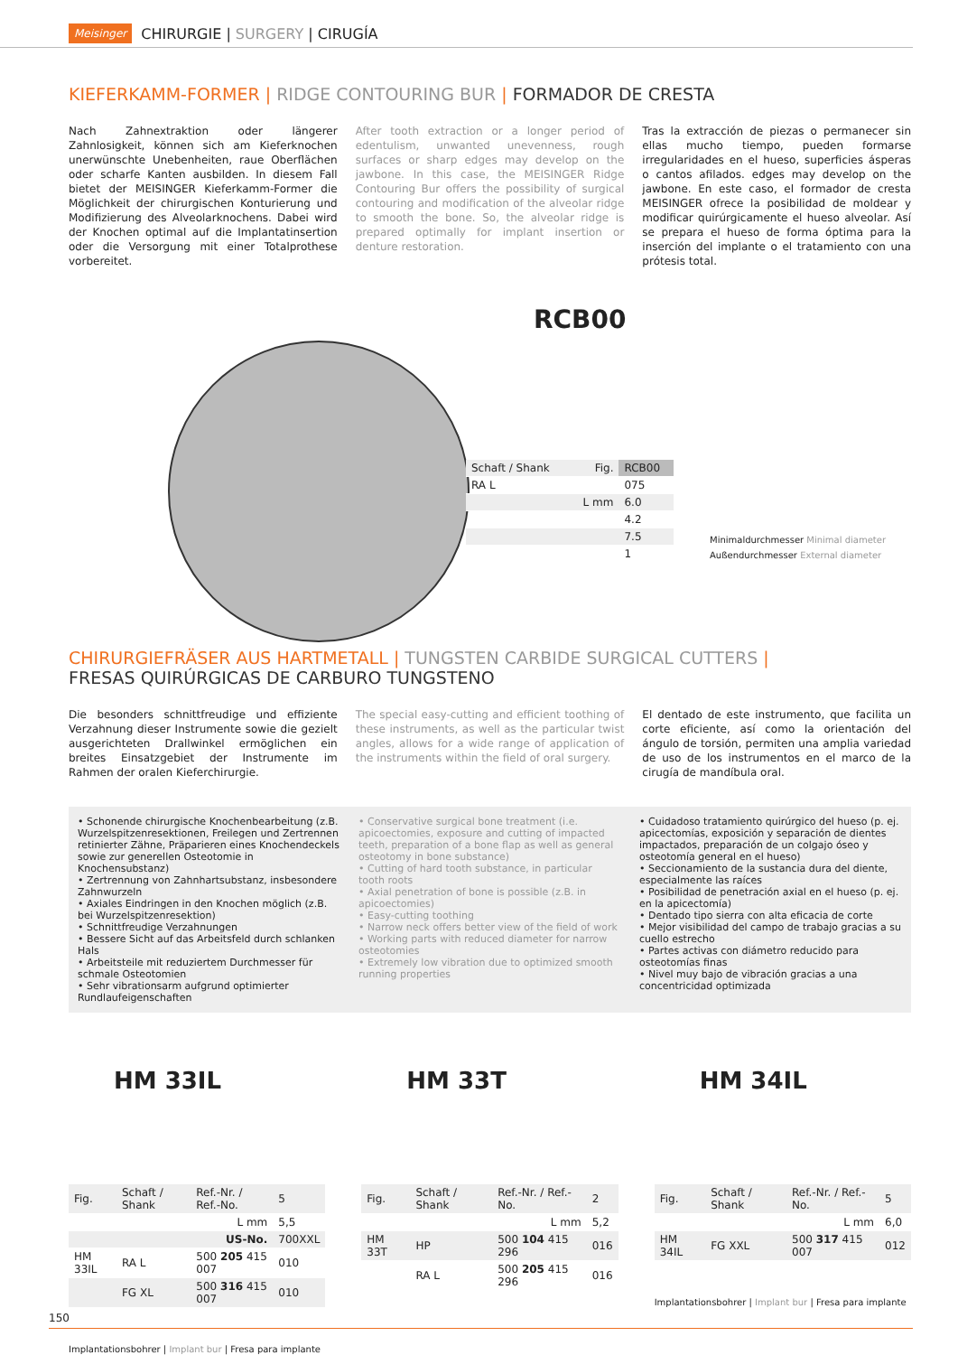Meisinger CHIRURGIE | SURGERY | CIRUGÍA
KIEFERKAMM-FORMER | RIDGE CONTOURING BUR | FORMADOR DE CRESTA
Nach Zahnextraktion oder längerer Zahnlosigkeit, können sich am Kieferknochen unerwünschte Unebenheiten, raue Oberflächen oder scharfe Kanten ausbilden. In diesem Fall bietet der MEISINGER Kieferkamm-Former die Möglichkeit der chirurgischen Konturierung und Modifizierung des Alveolarknochens. Dabei wird der Knochen optimal auf die Implantatinsertion oder die Versorgung mit einer Totalprothese vorbereitet.
After tooth extraction or a longer period of edentulism, unwanted unevenness, rough surfaces or sharp edges may develop on the jawbone. In this case, the MEISINGER Ridge Contouring Bur offers the possibility of surgical contouring and modification of the alveolar ridge to smooth the bone. So, the alveolar ridge is prepared optimally for implant insertion or denture restoration.
Tras la extracción de piezas o permanecer sin ellas mucho tiempo, pueden formarse irregularidades en el hueso, superficies ásperas o cantos afilados. edges may develop on the jawbone. En este caso, el formador de cresta MEISINGER ofrece la posibilidad de moldear y modificar quirúrgicamente el hueso alveolar. Así se prepara el hueso de forma óptima para la inserción del implante o el tratamiento con una prótesis total.
RCB00
| Schaft / Shank | Fig. | RCB00 |
| RA L | | 075 |
| | L mm | 6.0 |
| | | 4.2 |
| | | 7.5 |
| | | 1 |
Minimaldurchmesser Minimal diameter
Außendurchmesser External diameter
CHIRURGIEFRÄSER AUS HARTMETALL | TUNGSTEN CARBIDE SURGICAL CUTTERS |
FRESAS QUIRÚRGICAS DE CARBURO TUNGSTENO
Die besonders schnittfreudige und effiziente Verzahnung dieser Instrumente sowie die gezielt ausgerichteten Drallwinkel ermöglichen ein breites Einsatzgebiet der Instrumente im Rahmen der oralen Kieferchirurgie.
The special easy-cutting and efficient toothing of these instruments, as well as the particular twist angles, allows for a wide range of application of the instruments within the field of oral surgery.
El dentado de este instrumento, que facilita un corte eficiente, así como la orientación del ángulo de torsión, permiten una amplia variedad de uso de los instrumentos en el marco de la cirugía de mandíbula oral.
• Schonende chirurgische Knochenbearbeitung (z.B. Wurzelspitzenresektionen, Freilegen und Zertrennen retinierter Zähne, Präparieren eines Knochendeckels sowie zur generellen Osteotomie in Knochensubstanz)
• Zertrennung von Zahnhartsubstanz, insbesondere Zahnwurzeln
• Axiales Eindringen in den Knochen möglich (z.B. bei Wurzelspitzenresektion)
• Schnittfreudige Verzahnungen
• Bessere Sicht auf das Arbeitsfeld durch schlanken Hals
• Arbeitsteile mit reduziertem Durchmesser für schmale Osteotomien
• Sehr vibrationsarm aufgrund optimierter Rundlaufeigenschaften
• Conservative surgical bone treatment (i.e. apicoectomies, exposure and cutting of impacted teeth, preparation of a bone flap as well as general osteotomy in bone substance)
• Cutting of hard tooth substance, in particular tooth roots
• Axial penetration of bone is possible (z.B. in apicoectomies)
• Easy-cutting toothing
• Narrow neck offers better view of the field of work
• Working parts with reduced diameter for narrow osteotomies
• Extremely low vibration due to optimized smooth running properties
• Cuidadoso tratamiento quirúrgico del hueso (p. ej. apicectomías, exposición y separación de dientes impactados, preparación de un colgajo óseo y osteotomía general en el hueso)
• Seccionamiento de la sustancia dura del diente, especialmente las raíces
• Posibilidad de penetración axial en el hueso (p. ej. en la apicectomía)
• Dentado tipo sierra con alta eficacia de corte
• Mejor visibilidad del campo de trabajo gracias a su cuello estrecho
• Partes activas con diámetro reducido para osteotomías finas
• Nivel muy bajo de vibración gracias a una concentricidad optimizada
HM 33IL
| Fig. | Schaft / Shank | Ref.-Nr. / Ref.-No. | 5 |
| | | L mm | 5,5 |
| | | US-No. | 700XXL |
| HM 33IL | RA L | 500 205 415 007 | 010 |
| | FG XL | 500 316 415 007 | 010 |
Implantationsbohrer | Implant bur | Fresa para implante
HM 33T
| Fig. | Schaft / Shank | Ref.-Nr. / Ref.-No. | 2 |
| | | L mm | 5,2 |
| HM 33T | HP | 500 104 415 296 | 016 |
| | RA L | 500 205 415 296 | 016 |
HM 34IL
| Fig. | Schaft / Shank | Ref.-Nr. / Ref.-No. | 5 |
| | | L mm | 6,0 |
| HM 34IL | FG XXL | 500 317 415 007 | 012 |
Implantationsbohrer | Implant bur | Fresa para implante
150